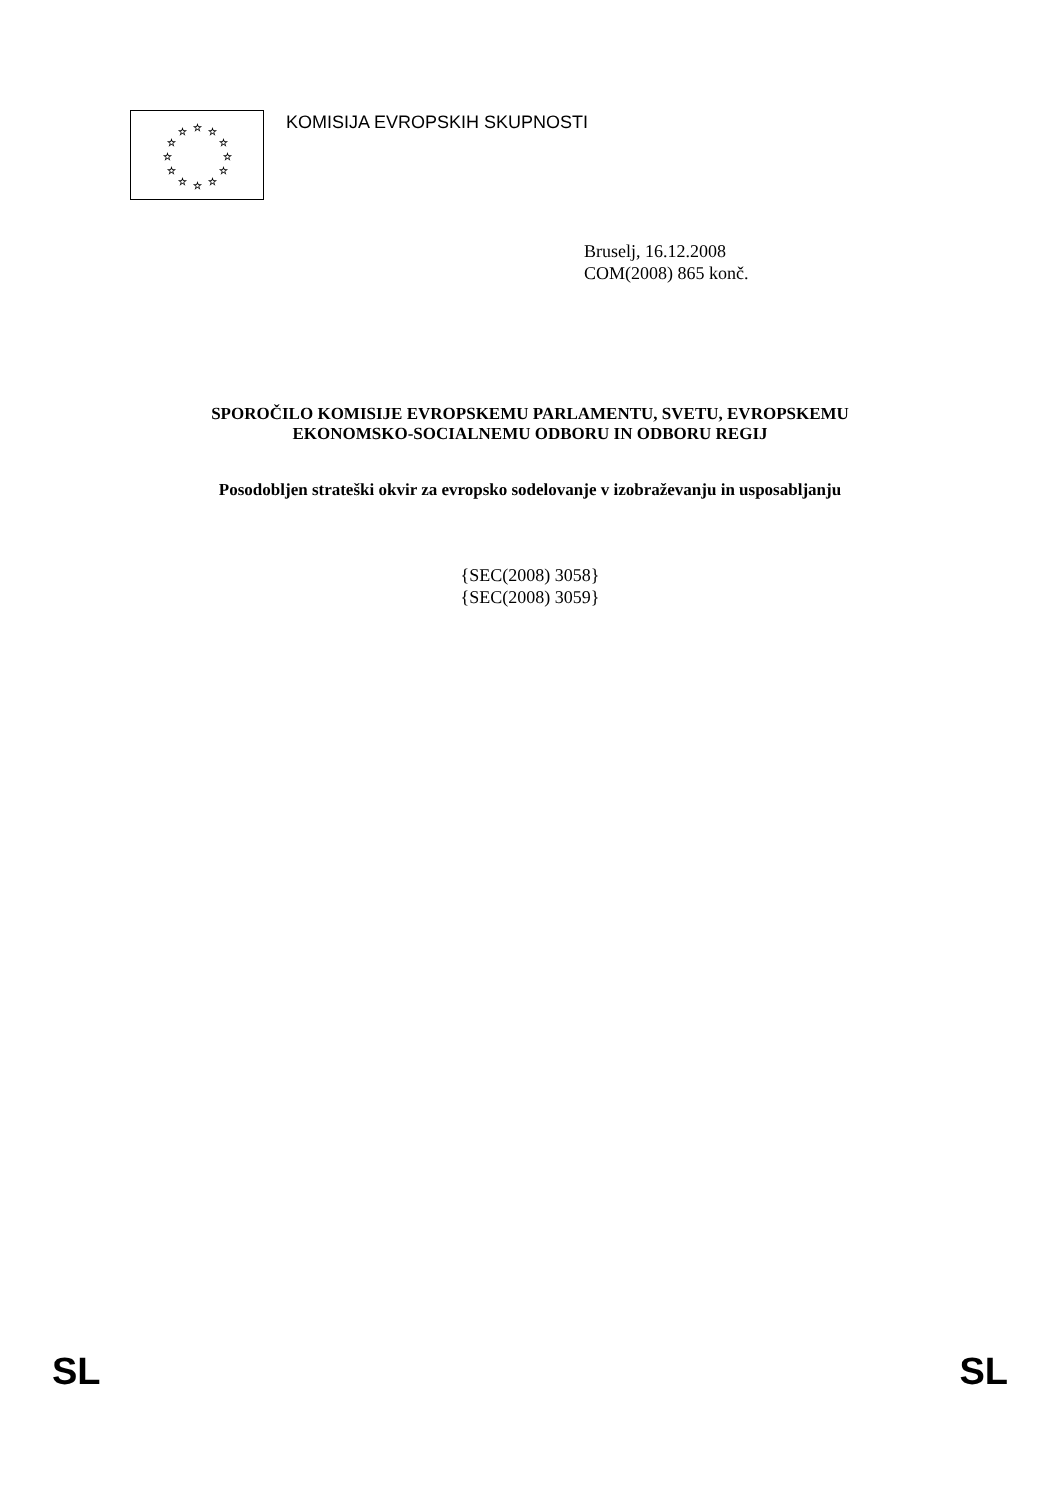☆
☆
☆
☆
☆
☆
☆
☆
☆
☆
☆
☆
KOMISIJA EVROPSKIH SKUPNOSTI
Bruselj, 16.12.2008
COM(2008) 865 konč.
SPOROČILO KOMISIJE EVROPSKEMU PARLAMENTU, SVETU, EVROPSKEMU
EKONOMSKO-SOCIALNEMU ODBORU IN ODBORU REGIJ
Posodobljen strateški okvir za evropsko sodelovanje v izobraževanju in usposabljanju
{SEC(2008) 3058}
{SEC(2008) 3059}
SL SL